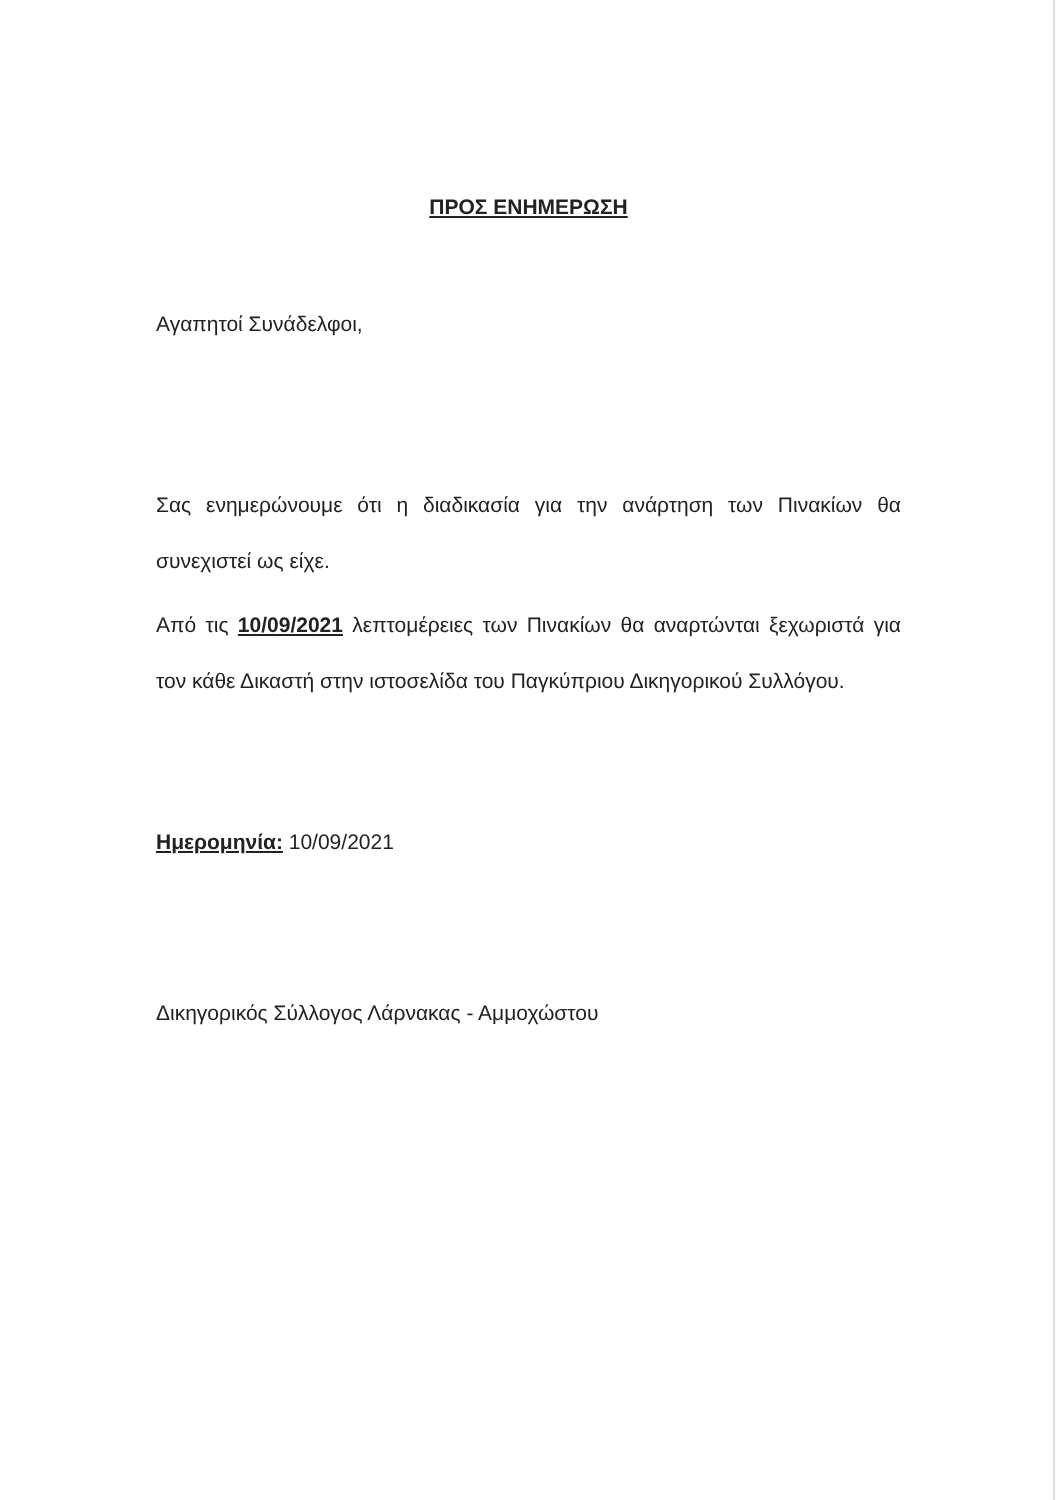ΠΡΟΣ ΕΝΗΜΕΡΩΣΗ
Αγαπητοί Συνάδελφοι,
Σας ενημερώνουμε ότι η διαδικασία για την ανάρτηση των Πινακίων θα συνεχιστεί ως είχε.
Από τις 10/09/2021 λεπτομέρειες των Πινακίων θα αναρτώνται ξεχωριστά για τον κάθε Δικαστή στην ιστοσελίδα του Παγκύπριου Δικηγορικού Συλλόγου.
Ημερομηνία: 10/09/2021
Δικηγορικός Σύλλογος Λάρνακας - Αμμοχώστου